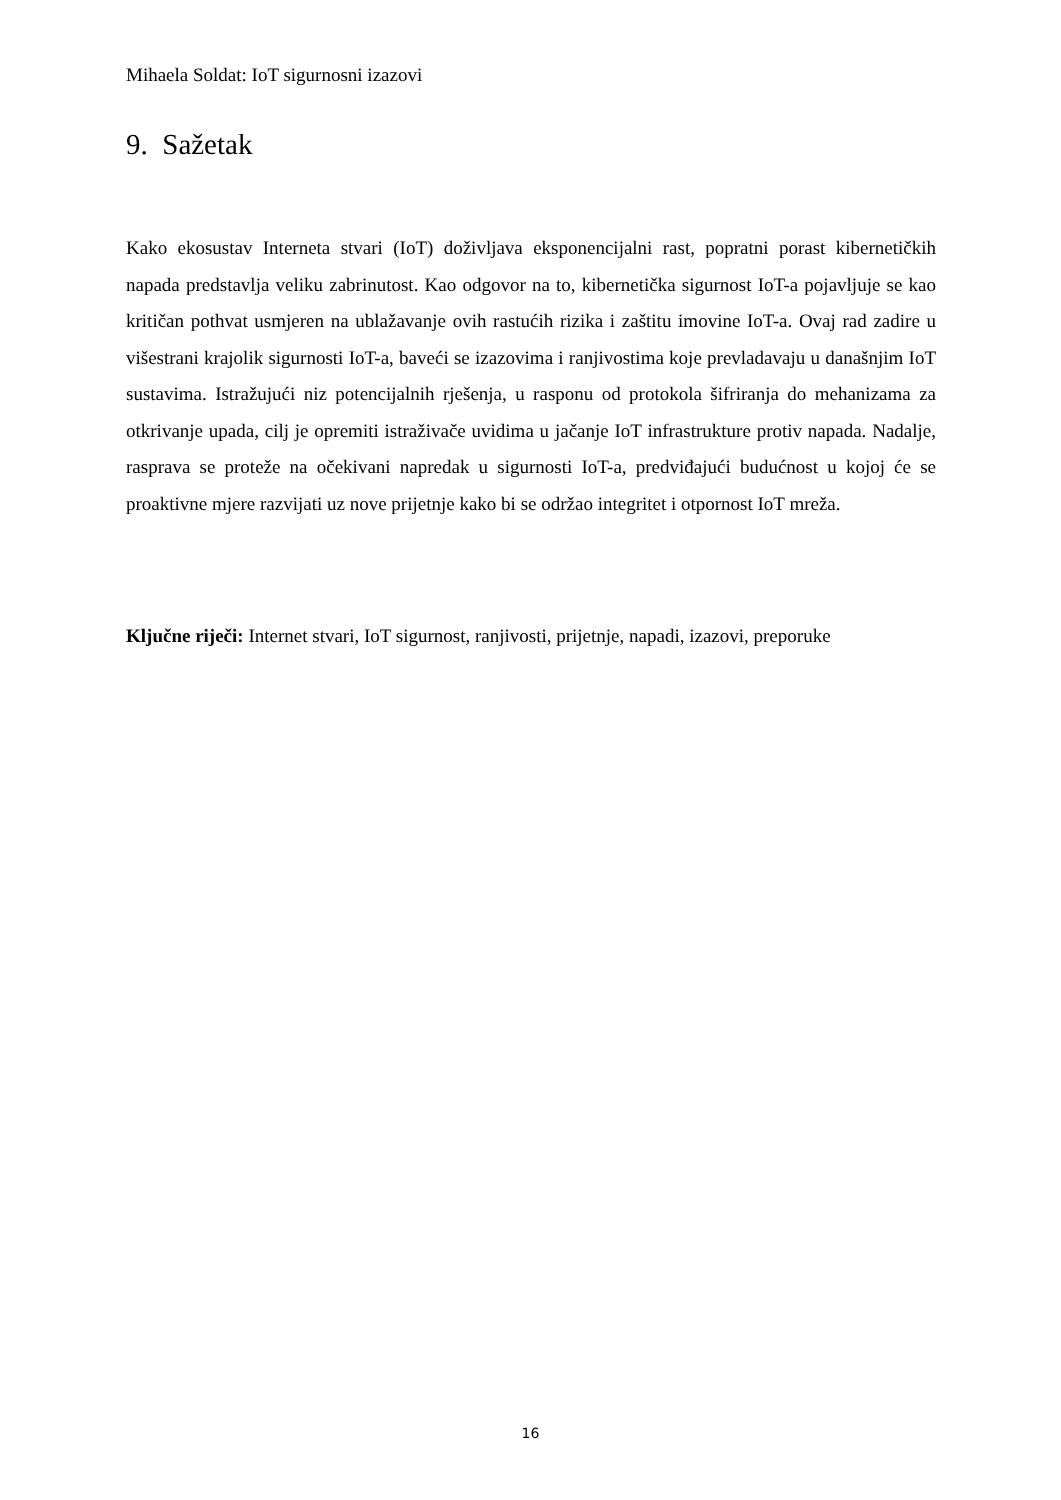Mihaela Soldat: IoT sigurnosni izazovi
9. Sažetak
Kako ekosustav Interneta stvari (IoT) doživljava eksponencijalni rast, popratni porast kibernetičkih napada predstavlja veliku zabrinutost. Kao odgovor na to, kibernetička sigurnost IoT-a pojavljuje se kao kritičan pothvat usmjeren na ublažavanje ovih rastućih rizika i zaštitu imovine IoT-a. Ovaj rad zadire u višestrani krajolik sigurnosti IoT-a, baveći se izazovima i ranjivostima koje prevladavaju u današnjim IoT sustavima. Istražujući niz potencijalnih rješenja, u rasponu od protokola šifriranja do mehanizama za otkrivanje upada, cilj je opremiti istraživače uvidima u jačanje IoT infrastrukture protiv napada. Nadalje, rasprava se proteže na očekivani napredak u sigurnosti IoT-a, predviđajući budućnost u kojoj će se proaktivne mjere razvijati uz nove prijetnje kako bi se održao integritet i otpornost IoT mreža.
Ključne riječi: Internet stvari, IoT sigurnost, ranjivosti, prijetnje, napadi, izazovi, preporuke
16